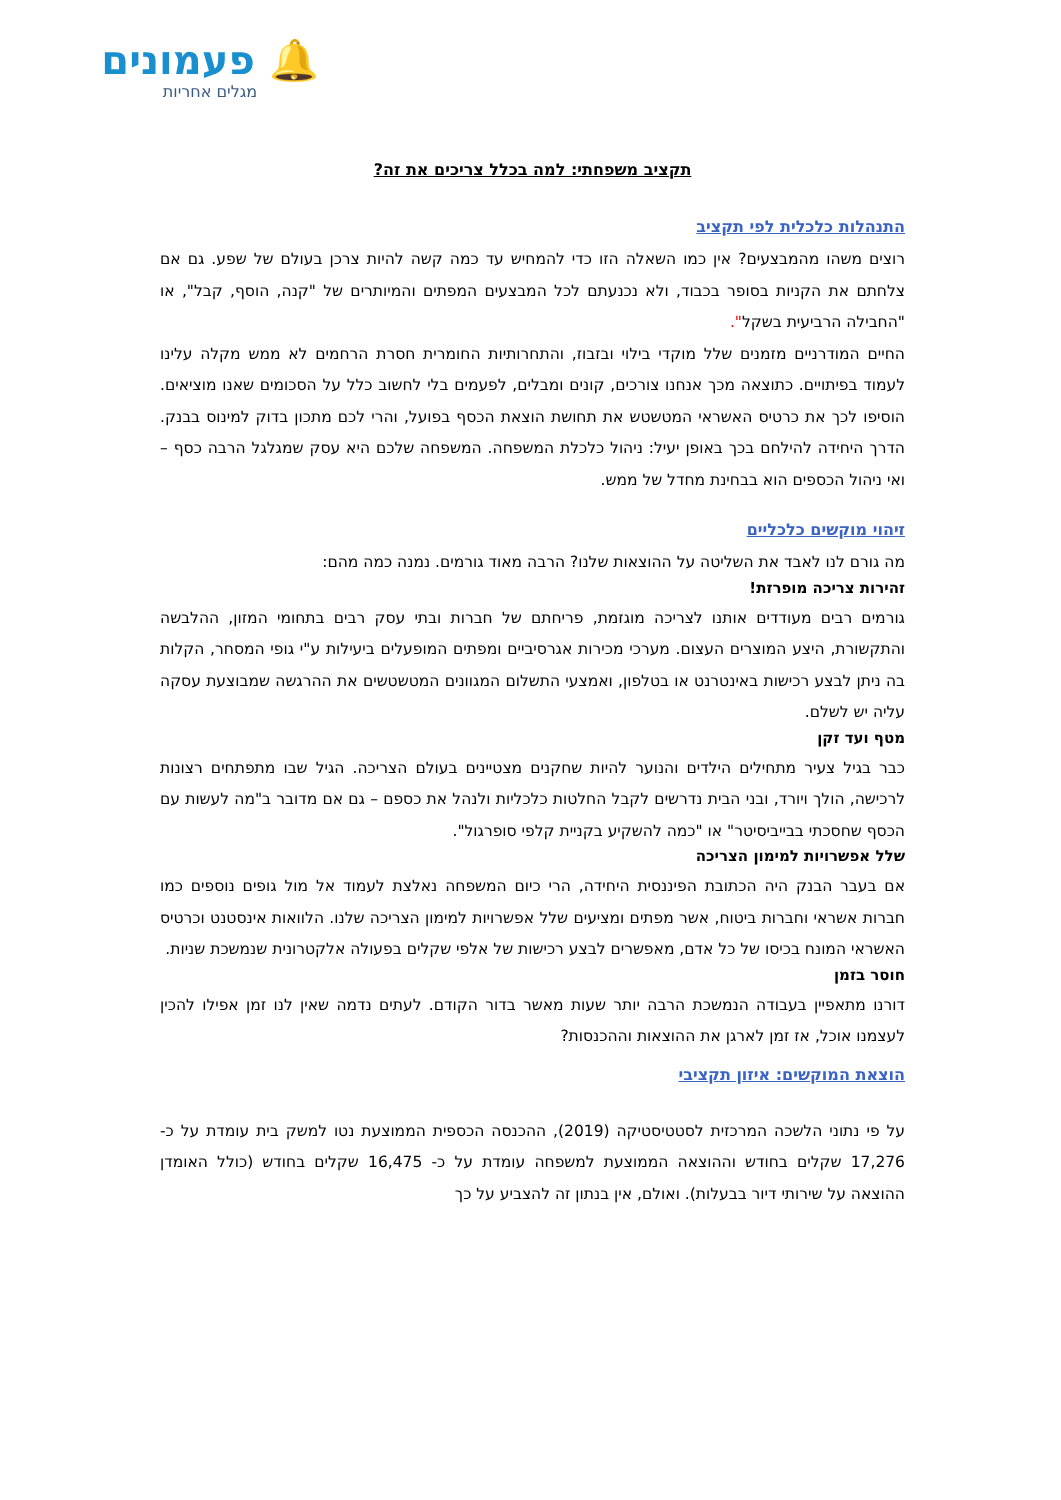🔔 פעמונים
מגלים אחריות
תקציב משפחתי: למה בכלל צריכים את זה?
התנהלות כלכלית לפי תקציב
רוצים משהו מהמבצעים? אין כמו השאלה הזו כדי להמחיש עד כמה קשה להיות צרכן בעולם של שפע. גם אם צלחתם את הקניות בסופר בכבוד, ולא נכנעתם לכל המבצעים המפתים והמיותרים של "קנה, הוסף, קבל", או "החבילה הרביעית בשקל".
החיים המודרניים מזמנים שלל מוקדי בילוי ובזבוז, והתחרותיות החומרית חסרת הרחמים לא ממש מקלה עלינו לעמוד בפיתויים. כתוצאה מכך אנחנו צורכים, קונים ומבלים, לפעמים בלי לחשוב כלל על הסכומים שאנו מוציאים. הוסיפו לכך את כרטיס האשראי המטשטש את תחושת הוצאת הכסף בפועל, והרי לכם מתכון בדוק למינוס בבנק. הדרך היחידה להילחם בכך באופן יעיל: ניהול כלכלת המשפחה. המשפחה שלכם היא עסק שמגלגל הרבה כסף – ואי ניהול הכספים הוא בבחינת מחדל של ממש.
זיהוי מוקשים כלכליים
מה גורם לנו לאבד את השליטה על ההוצאות שלנו? הרבה מאוד גורמים. נמנה כמה מהם:
זהירות צריכה מופרזת!
גורמים רבים מעודדים אותנו לצריכה מוגזמת, פריחתם של חברות ובתי עסק רבים בתחומי המזון, ההלבשה והתקשורת, היצע המוצרים העצום. מערכי מכירות אגרסיביים ומפתים המופעלים ביעילות ע"י גופי המסחר, הקלות בה ניתן לבצע רכישות באינטרנט או בטלפון, ואמצעי התשלום המגוונים המטשטשים את ההרגשה שמבוצעת עסקה עליה יש לשלם.
מטף ועד זקן
כבר בגיל צעיר מתחילים הילדים והנוער להיות שחקנים מצטיינים בעולם הצריכה. הגיל שבו מתפתחים רצונות לרכישה, הולך ויורד, ובני הבית נדרשים לקבל החלטות כלכליות ולנהל את כספם – גם אם מדובר ב"מה לעשות עם הכסף שחסכתי בבייביסיטר" או "כמה להשקיע בקניית קלפי סופרגול".
שלל אפשרויות למימון הצריכה
אם בעבר הבנק היה הכתובת הפיננסית היחידה, הרי כיום המשפחה נאלצת לעמוד אל מול גופים נוספים כמו חברות אשראי וחברות ביטוח, אשר מפתים ומציעים שלל אפשרויות למימון הצריכה שלנו. הלוואות אינסטנט וכרטיס האשראי המונח בכיסו של כל אדם, מאפשרים לבצע רכישות של אלפי שקלים בפעולה אלקטרונית שנמשכת שניות.
חוסר בזמן
דורנו מתאפיין בעבודה הנמשכת הרבה יותר שעות מאשר בדור הקודם. לעתים נדמה שאין לנו זמן אפילו להכין לעצמנו אוכל, אז זמן לארגן את ההוצאות וההכנסות?
הוצאת המוקשים: איזון תקציבי
על פי נתוני הלשכה המרכזית לסטטיסטיקה (2019), ההכנסה הכספית הממוצעת נטו למשק בית עומדת על כ- 17,276 שקלים בחודש וההוצאה הממוצעת למשפחה עומדת על כ- 16,475 שקלים בחודש (כולל האומדן ההוצאה על שירותי דיור בבעלות). ואולם, אין בנתון זה להצביע על כך